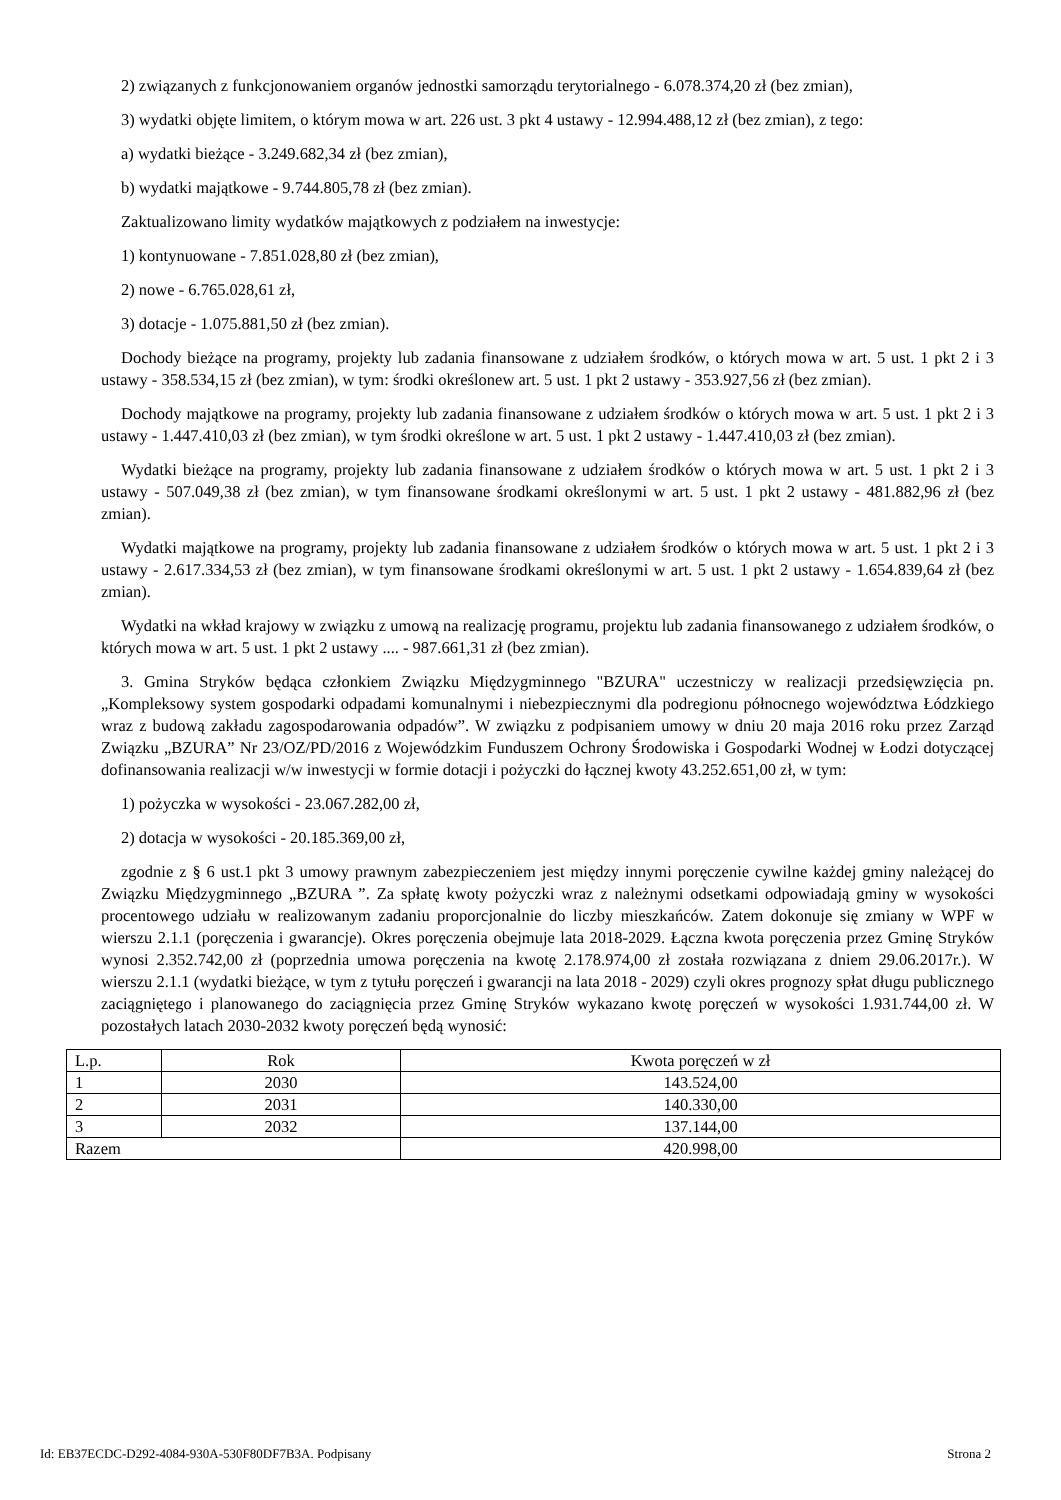2) związanych z funkcjonowaniem organów jednostki samorządu terytorialnego - 6.078.374,20 zł (bez zmian),
3) wydatki objęte limitem, o którym mowa w art. 226 ust. 3 pkt 4 ustawy - 12.994.488,12 zł (bez zmian), z tego:
a) wydatki bieżące - 3.249.682,34 zł (bez zmian),
b) wydatki majątkowe - 9.744.805,78 zł (bez zmian).
Zaktualizowano limity wydatków majątkowych z podziałem na inwestycje:
1) kontynuowane - 7.851.028,80 zł (bez zmian),
2) nowe - 6.765.028,61 zł,
3) dotacje - 1.075.881,50 zł (bez zmian).
Dochody bieżące na programy, projekty lub zadania finansowane z udziałem środków, o których mowa w art. 5 ust. 1 pkt 2 i 3 ustawy - 358.534,15 zł (bez zmian), w tym: środki określonew art. 5 ust. 1 pkt 2 ustawy - 353.927,56 zł (bez zmian).
Dochody majątkowe na programy, projekty lub zadania finansowane z udziałem środków o których mowa w art. 5 ust. 1 pkt 2 i 3 ustawy - 1.447.410,03 zł (bez zmian), w tym środki określone w art. 5 ust. 1 pkt 2 ustawy - 1.447.410,03 zł (bez zmian).
Wydatki bieżące na programy, projekty lub zadania finansowane z udziałem środków o których mowa w art. 5 ust. 1 pkt 2 i 3 ustawy - 507.049,38 zł (bez zmian), w tym finansowane środkami określonymi w art. 5 ust. 1 pkt 2 ustawy - 481.882,96 zł (bez zmian).
Wydatki majątkowe na programy, projekty lub zadania finansowane z udziałem środków o których mowa w art. 5 ust. 1 pkt 2 i 3 ustawy - 2.617.334,53 zł (bez zmian), w tym finansowane środkami określonymi w art. 5 ust. 1 pkt 2 ustawy - 1.654.839,64 zł (bez zmian).
Wydatki na wkład krajowy w związku z umową na realizację programu, projektu lub zadania finansowanego z udziałem środków, o których mowa w art. 5 ust. 1 pkt 2 ustawy .... - 987.661,31 zł (bez zmian).
3. Gmina Stryków będąca członkiem Związku Międzygminnego "BZURA" uczestniczy w realizacji przedsięwzięcia pn. „Kompleksowy system gospodarki odpadami komunalnymi i niebezpiecznymi dla podregionu północnego województwa Łódzkiego wraz z budową zakładu zagospodarowania odpadów”. W związku z podpisaniem umowy w dniu 20 maja 2016 roku przez Zarząd Związku „BZURA” Nr 23/OZ/PD/2016 z Wojewódzkim Funduszem Ochrony Środowiska i Gospodarki Wodnej w Łodzi dotyczącej dofinansowania realizacji w/w inwestycji w formie dotacji i pożyczki do łącznej kwoty 43.252.651,00 zł, w tym:
1) pożyczka w wysokości - 23.067.282,00 zł,
2) dotacja w wysokości - 20.185.369,00 zł,
zgodnie z § 6 ust.1 pkt 3 umowy prawnym zabezpieczeniem jest między innymi poręczenie cywilne każdej gminy należącej do Związku Międzygminnego „BZURA ”. Za spłatę kwoty pożyczki wraz z należnymi odsetkami odpowiadają gminy w wysokości procentowego udziału w realizowanym zadaniu proporcjonalnie do liczby mieszkańców. Zatem dokonuje się zmiany w WPF w wierszu 2.1.1 (poręczenia i gwarancje). Okres poręczenia obejmuje lata 2018-2029. Łączna kwota poręczenia przez Gminę Stryków wynosi 2.352.742,00 zł (poprzednia umowa poręczenia na kwotę 2.178.974,00 zł została rozwiązana z dniem 29.06.2017r.). W wierszu 2.1.1 (wydatki bieżące, w tym z tytułu poręczeń i gwarancji na lata 2018 - 2029) czyli okres prognozy spłat długu publicznego zaciągniętego i planowanego do zaciągnięcia przez Gminę Stryków wykazano kwotę poręczeń w wysokości 1.931.744,00 zł. W pozostałych latach 2030-2032 kwoty poręczeń będą wynosić:
| L.p. | Rok | Kwota poręczeń w zł |
| 1 | 2030 | 143.524,00 |
| 2 | 2031 | 140.330,00 |
| 3 | 2032 | 137.144,00 |
| Razem | | 420.998,00 |
Id: EB37ECDC-D292-4084-930A-530F80DF7B3A. Podpisany Strona 2